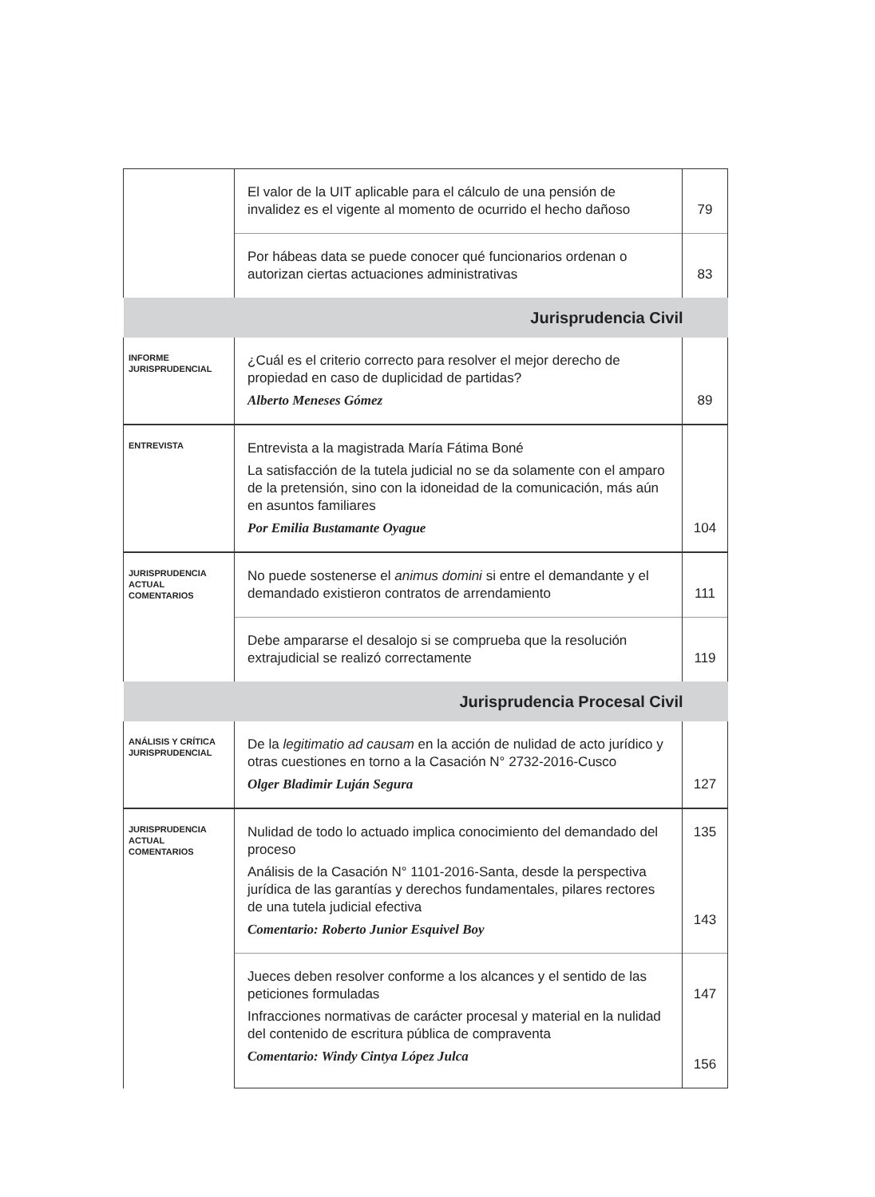| | El valor de la UIT aplicable para el cálculo de una pensión de invalidez es el vigente al momento de ocurrido el hecho dañoso | 79 |
| | Por hábeas data se puede conocer qué funcionarios ordenan o autorizan ciertas actuaciones administrativas | 83 |
| Jurisprudencia Civil | | |
| INFORME JURISPRUDENCIAL | ¿Cuál es el criterio correcto para resolver el mejor derecho de propiedad en caso de duplicidad de partidas? Alberto Meneses Gómez | 89 |
| ENTREVISTA | Entrevista a la magistrada María Fátima Boné La satisfacción de la tutela judicial no se da solamente con el amparo de la pretensión, sino con la idoneidad de la comunicación, más aún en asuntos familiares Por Emilia Bustamante Oyague | 104 |
| JURISPRUDENCIA ACTUAL COMENTARIOS | No puede sostenerse el animus domini si entre el demandante y el demandado existieron contratos de arrendamiento | 111 |
| | Debe ampararse el desalojo si se comprueba que la resolución extrajudicial se realizó correctamente | 119 |
| Jurisprudencia Procesal Civil | | |
| ANÁLISIS Y CRÍTICA JURISPRUDENCIAL | De la legitimatio ad causam en la acción de nulidad de acto jurídico y otras cuestiones en torno a la Casación N° 2732-2016-Cusco Olger Bladimir Luján Segura | 127 |
| JURISPRUDENCIA ACTUAL COMENTARIOS | Nulidad de todo lo actuado implica conocimiento del demandado del proceso Análisis de la Casación N° 1101-2016-Santa, desde la perspectiva jurídica de las garantías y derechos fundamentales, pilares rectores de una tutela judicial efectiva Comentario: Roberto Junior Esquivel Boy | 135 143 |
| | Jueces deben resolver conforme a los alcances y el sentido de las peticiones formuladas Infracciones normativas de carácter procesal y material en la nulidad del contenido de escritura pública de compraventa Comentario: Windy Cintya López Julca | 147 156 |